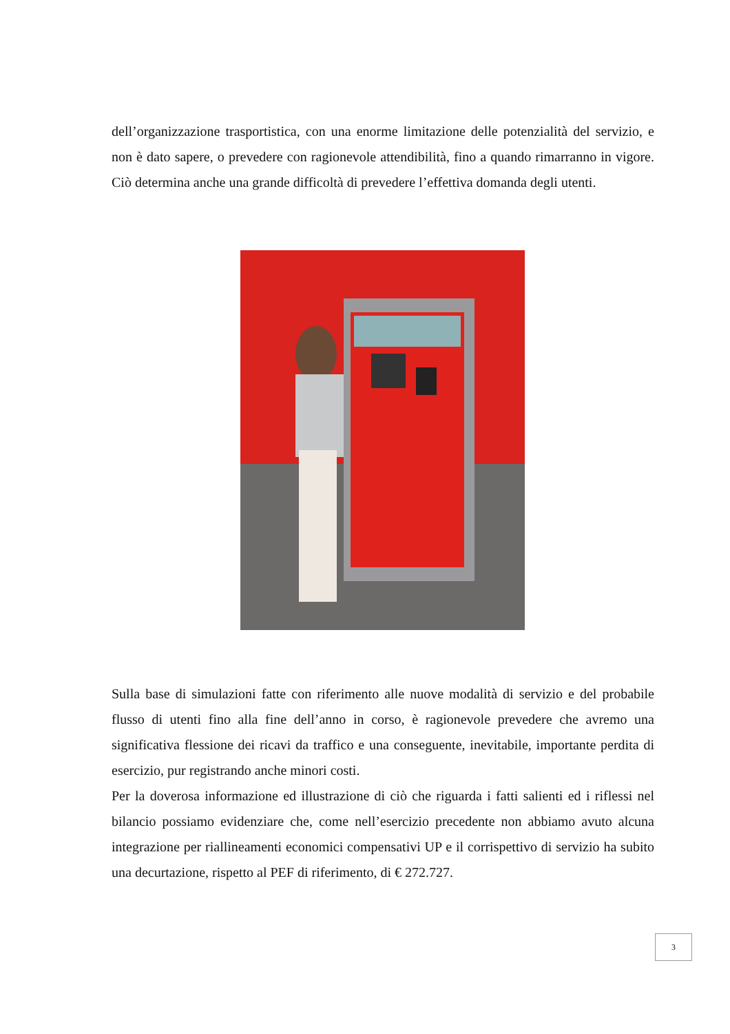dell’organizzazione trasportistica, con una enorme limitazione delle potenzialità del servizio, e non è dato sapere, o prevedere con ragionevole attendibilità, fino a quando rimarranno in vigore. Ciò determina anche una grande difficoltà di prevedere l’effettiva domanda degli utenti.
Sulla base di simulazioni fatte con riferimento alle nuove modalità di servizio e del probabile flusso di utenti fino alla fine dell’anno in corso, è ragionevole prevedere che avremo una significativa flessione dei ricavi da traffico e una conseguente, inevitabile, importante perdita di esercizio, pur registrando anche minori costi.
Per la doverosa informazione ed illustrazione di ciò che riguarda i fatti salienti ed i riflessi nel bilancio possiamo evidenziare che, come nell’esercizio precedente non abbiamo avuto alcuna integrazione per riallineamenti economici compensativi UP e il corrispettivo di servizio ha subito una decurtazione, rispetto al PEF di riferimento, di € 272.727.
3